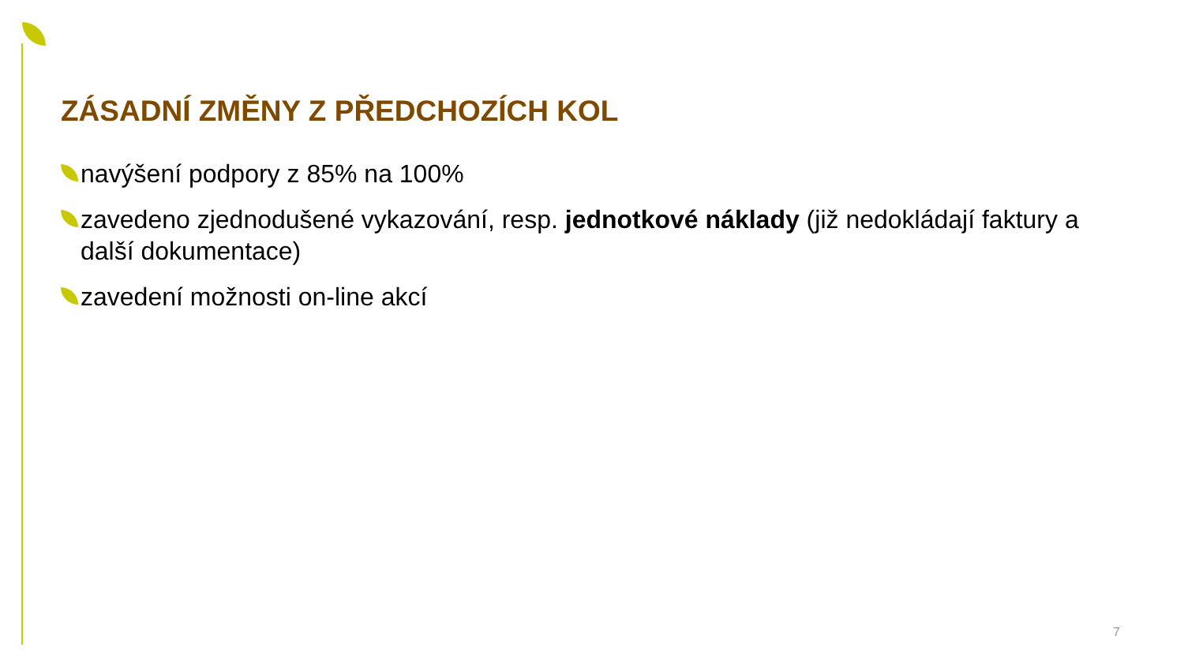ZÁSADNÍ ZMĚNY Z PŘEDCHOZÍCH KOL
navýšení podpory z 85% na 100%
zavedeno zjednodušené vykazování, resp. jednotkové náklady (již nedokládají faktury a další dokumentace)
zavedení možnosti on-line akcí
7